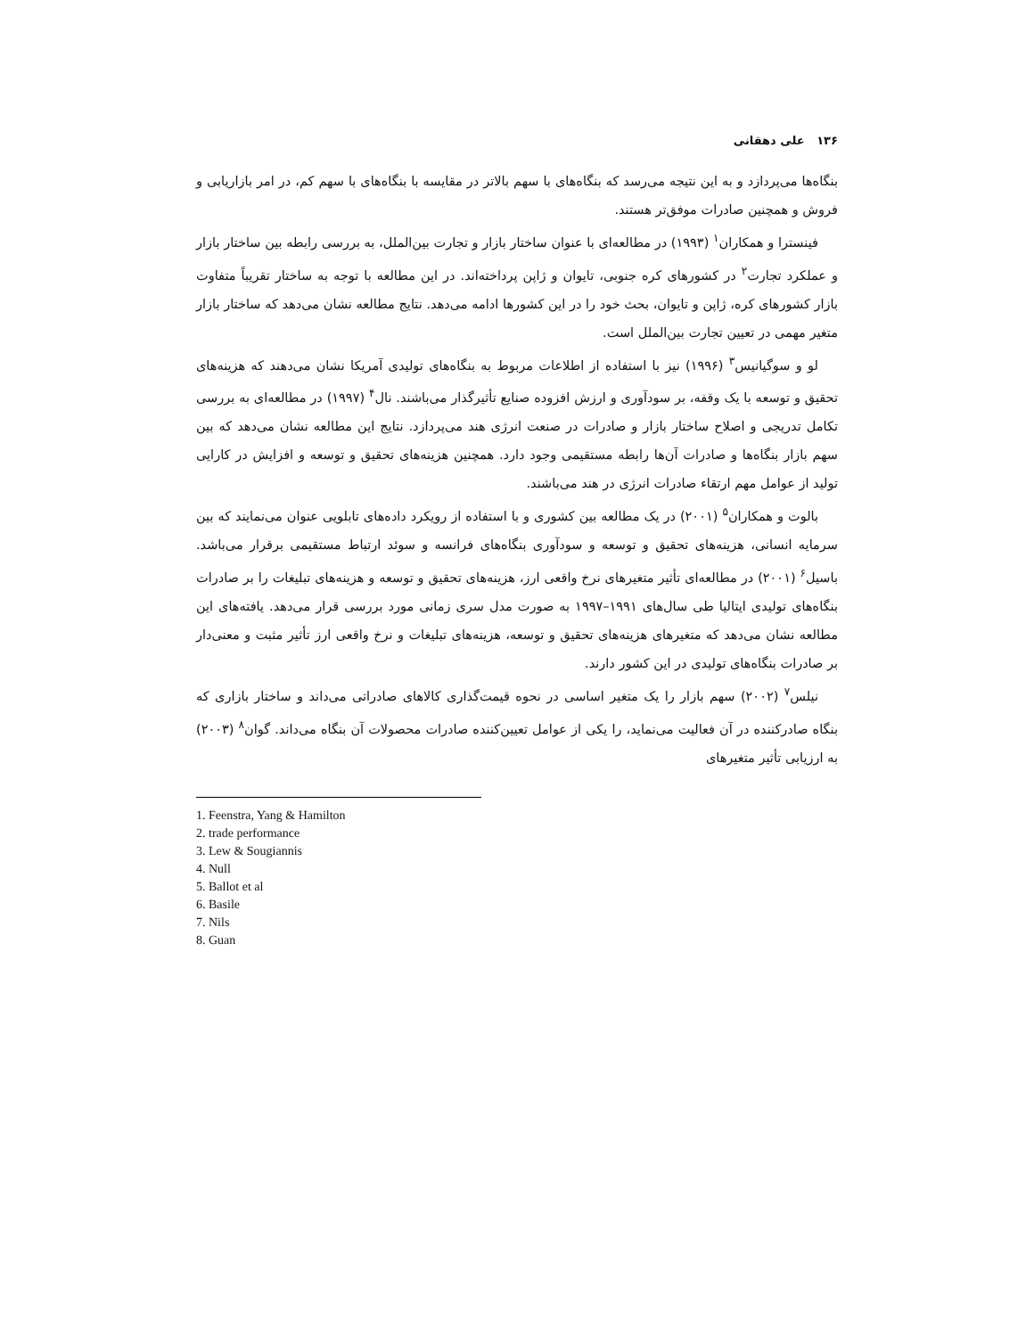۱۳۶ علی دهقانی
بنگاه‌ها می‌پردازد و به این نتیجه می‌رسد که بنگاه‌های با سهم بالاتر در مقایسه با بنگاه‌های با سهم کم، در امر بازاریابی و فروش و همچنین صادرات موفق‌تر هستند.
فینسترا و همکاران<sup>۱</sup> (۱۹۹۳) در مطالعه‌ای با عنوان ساختار بازار و تجارت بین‌الملل، به بررسی رابطه بین ساختار بازار و عملکرد تجارت<sup>۲</sup> در کشورهای کره جنوبی، تایوان و ژاپن پرداخته‌اند. در این مطالعه با توجه به ساختار تقریباً متفاوت بازار کشورهای کره، ژاپن و تایوان، بحث خود را در این کشورها ادامه می‌دهد. نتایج مطالعه نشان می‌دهد که ساختار بازار متغیر مهمی در تعیین تجارت بین‌الملل است.
لو و سوگیانیس<sup>۳</sup> (۱۹۹۶) نیز با استفاده از اطلاعات مربوط به بنگاه‌های تولیدی آمریکا نشان می‌دهند که هزینه‌های تحقیق و توسعه با یک وقفه، بر سودآوری و ارزش افزوده صنایع تأثیرگذار می‌باشند. نال<sup>۴</sup> (۱۹۹۷) در مطالعه‌ای به بررسی تکامل تدریجی و اصلاح ساختار بازار و صادرات در صنعت انرژی هند می‌پردازد. نتایج این مطالعه نشان می‌دهد که بین سهم بازار بنگاه‌ها و صادرات آن‌ها رابطه مستقیمی وجود دارد. همچنین هزینه‌های تحقیق و توسعه و افزایش در کارایی تولید از عوامل مهم ارتقاء صادرات انرژی در هند می‌باشند.
بالوت و همکاران<sup>۵</sup> (۲۰۰۱) در یک مطالعه بین کشوری و با استفاده از رویکرد داده‌های تابلویی عنوان می‌نمایند که بین سرمایه انسانی، هزینه‌های تحقیق و توسعه و سودآوری بنگاه‌های فرانسه و سوئد ارتباط مستقیمی برقرار می‌باشد. باسیل<sup>۶</sup> (۲۰۰۱) در مطالعه‌ای تأثیر متغیرهای نرخ واقعی ارز، هزینه‌های تحقیق و توسعه و هزینه‌های تبلیغات را بر صادرات بنگاه‌های تولیدی ایتالیا طی سال‌های ۱۹۹۱–۱۹۹۷ به صورت مدل سری زمانی مورد بررسی قرار می‌دهد. یافته‌های این مطالعه نشان می‌دهد که متغیرهای هزینه‌های تحقیق و توسعه، هزینه‌های تبلیغات و نرخ واقعی ارز تأثیر مثبت و معنی‌دار بر صادرات بنگاه‌های تولیدی در این کشور دارند.
نیلس<sup>۷</sup> (۲۰۰۲) سهم بازار را یک متغیر اساسی در نحوه قیمت‌گذاری کالاهای صادراتی می‌داند و ساختار بازاری که بنگاه صادرکننده در آن فعالیت می‌نماید، را یکی از عوامل تعیین‌کننده صادرات محصولات آن بنگاه می‌داند. گوان<sup>۸</sup> (۲۰۰۳) به ارزیابی تأثیر متغیرهای
1. Feenstra, Yang & Hamilton
2. trade performance
3. Lew & Sougiannis
4. Null
5. Ballot et al
6. Basile
7. Nils
8. Guan